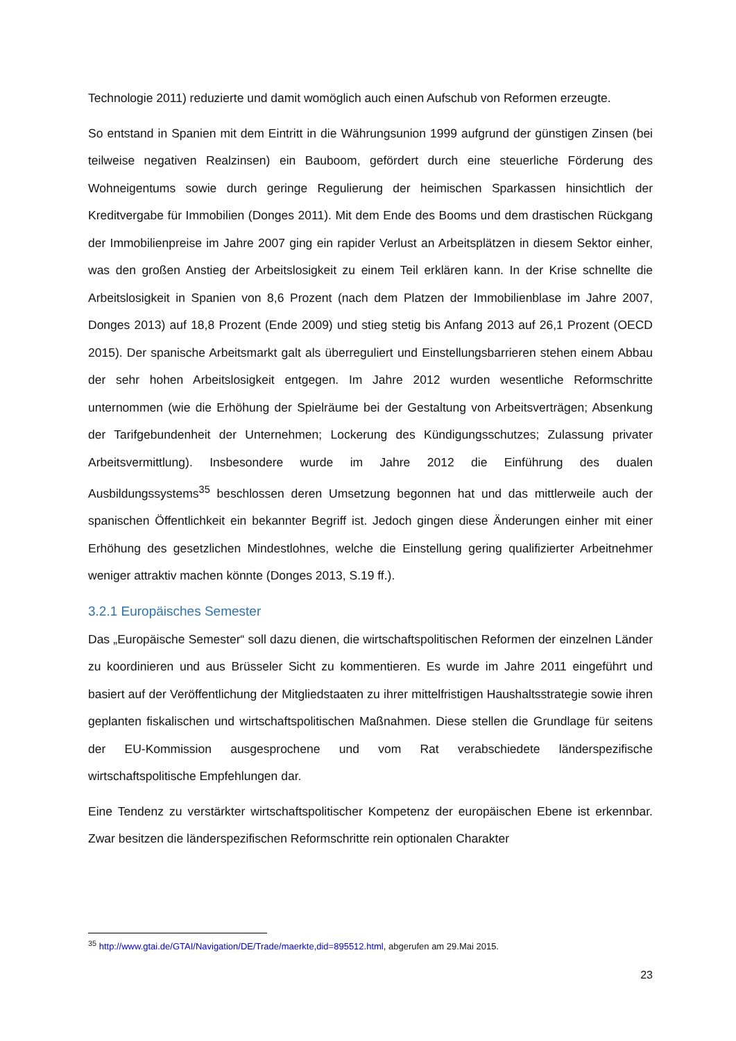Technologie 2011) reduzierte und damit womöglich auch einen Aufschub von Reformen erzeugte.
So entstand in Spanien mit dem Eintritt in die Währungsunion 1999 aufgrund der günstigen Zinsen (bei teilweise negativen Realzinsen) ein Bauboom, gefördert durch eine steuerliche Förderung des Wohneigentums sowie durch geringe Regulierung der heimischen Sparkassen hinsichtlich der Kreditvergabe für Immobilien (Donges 2011). Mit dem Ende des Booms und dem drastischen Rückgang der Immobilienpreise im Jahre 2007 ging ein rapider Verlust an Arbeitsplätzen in diesem Sektor einher, was den großen Anstieg der Arbeitslosigkeit zu einem Teil erklären kann. In der Krise schnellte die Arbeitslosigkeit in Spanien von 8,6 Prozent (nach dem Platzen der Immobilienblase im Jahre 2007, Donges 2013) auf 18,8 Prozent (Ende 2009) und stieg stetig bis Anfang 2013 auf 26,1 Prozent (OECD 2015). Der spanische Arbeitsmarkt galt als überreguliert und Einstellungsbarrieren stehen einem Abbau der sehr hohen Arbeitslosigkeit entgegen. Im Jahre 2012 wurden wesentliche Reformschritte unternommen (wie die Erhöhung der Spielräume bei der Gestaltung von Arbeitsverträgen; Absenkung der Tarifgebundenheit der Unternehmen; Lockerung des Kündigungsschutzes; Zulassung privater Arbeitsvermittlung). Insbesondere wurde im Jahre 2012 die Einführung des dualen Ausbildungssystems<sup>35</sup> beschlossen deren Umsetzung begonnen hat und das mittlerweile auch der spanischen Öffentlichkeit ein bekannter Begriff ist. Jedoch gingen diese Änderungen einher mit einer Erhöhung des gesetzlichen Mindestlohnes, welche die Einstellung gering qualifizierter Arbeitnehmer weniger attraktiv machen könnte (Donges 2013, S.19 ff.).
3.2.1 Europäisches Semester
Das „Europäische Semester“ soll dazu dienen, die wirtschaftspolitischen Reformen der einzelnen Länder zu koordinieren und aus Brüsseler Sicht zu kommentieren. Es wurde im Jahre 2011 eingeführt und basiert auf der Veröffentlichung der Mitgliedstaaten zu ihrer mittelfristigen Haushaltsstrategie sowie ihren geplanten fiskalischen und wirtschaftspolitischen Maßnahmen. Diese stellen die Grundlage für seitens der EU-Kommission ausgesprochene und vom Rat verabschiedete länderspezifische wirtschaftspolitische Empfehlungen dar.
Eine Tendenz zu verstärkter wirtschaftspolitischer Kompetenz der europäischen Ebene ist erkennbar. Zwar besitzen die länderspezifischen Reformschritte rein optionalen Charakter
<sup>35</sup> http://www.gtai.de/GTAI/Navigation/DE/Trade/maerkte,did=895512.html, abgerufen am 29.Mai 2015.
23